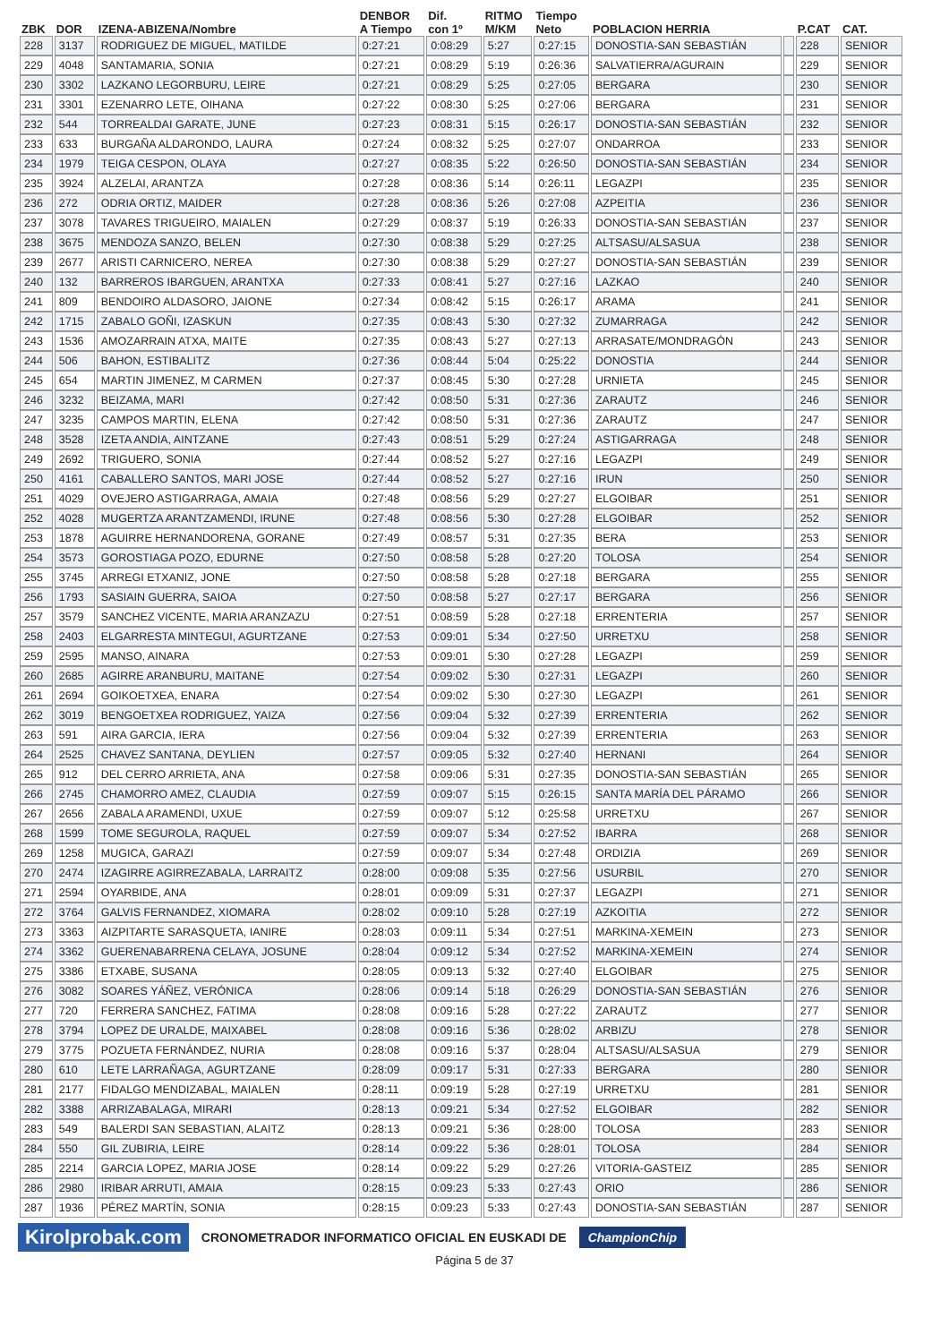| ZBK | DOR | IZENA-ABIZENA/Nombre | DENBOR A Tiempo | Dif. con 1º | RITMO M/KM | Tiempo Neto | POBLACION HERRIA | | P.CAT | CAT. |
| --- | --- | --- | --- | --- | --- | --- | --- | --- | --- | --- |
| 228 | 3137 | RODRIGUEZ DE MIGUEL, MATILDE | 0:27:21 | 0:08:29 | 5:27 | 0:27:15 | DONOSTIA-SAN SEBASTIÁN | | 228 | SENIOR |
| 229 | 4048 | SANTAMARIA, SONIA | 0:27:21 | 0:08:29 | 5:19 | 0:26:36 | SALVATIERRA/AGURAIN | | 229 | SENIOR |
| 230 | 3302 | LAZKANO LEGORBURU, LEIRE | 0:27:21 | 0:08:29 | 5:25 | 0:27:05 | BERGARA | | 230 | SENIOR |
| 231 | 3301 | EZENARRO LETE, OIHANA | 0:27:22 | 0:08:30 | 5:25 | 0:27:06 | BERGARA | | 231 | SENIOR |
| 232 | 544 | TORREALDAI GARATE, JUNE | 0:27:23 | 0:08:31 | 5:15 | 0:26:17 | DONOSTIA-SAN SEBASTIÁN | | 232 | SENIOR |
| 233 | 633 | BURGAÑA ALDARONDO, LAURA | 0:27:24 | 0:08:32 | 5:25 | 0:27:07 | ONDARROA | | 233 | SENIOR |
| 234 | 1979 | TEIGA CESPON, OLAYA | 0:27:27 | 0:08:35 | 5:22 | 0:26:50 | DONOSTIA-SAN SEBASTIÁN | | 234 | SENIOR |
| 235 | 3924 | ALZELAI, ARANTZA | 0:27:28 | 0:08:36 | 5:14 | 0:26:11 | LEGAZPI | | 235 | SENIOR |
| 236 | 272 | ODRIA ORTIZ, MAIDER | 0:27:28 | 0:08:36 | 5:26 | 0:27:08 | AZPEITIA | | 236 | SENIOR |
| 237 | 3078 | TAVARES TRIGUEIRO, MAIALEN | 0:27:29 | 0:08:37 | 5:19 | 0:26:33 | DONOSTIA-SAN SEBASTIÁN | | 237 | SENIOR |
| 238 | 3675 | MENDOZA SANZO, BELEN | 0:27:30 | 0:08:38 | 5:29 | 0:27:25 | ALTSASU/ALSASUA | | 238 | SENIOR |
| 239 | 2677 | ARISTI CARNICERO, NEREA | 0:27:30 | 0:08:38 | 5:29 | 0:27:27 | DONOSTIA-SAN SEBASTIÁN | | 239 | SENIOR |
| 240 | 132 | BARREROS IBARGUEN, ARANTXA | 0:27:33 | 0:08:41 | 5:27 | 0:27:16 | LAZKAO | | 240 | SENIOR |
| 241 | 809 | BENDOIRO ALDASORO, JAIONE | 0:27:34 | 0:08:42 | 5:15 | 0:26:17 | ARAMA | | 241 | SENIOR |
| 242 | 1715 | ZABALO GOÑI, IZASKUN | 0:27:35 | 0:08:43 | 5:30 | 0:27:32 | ZUMARRAGA | | 242 | SENIOR |
| 243 | 1536 | AMOZARRAIN ATXA, MAITE | 0:27:35 | 0:08:43 | 5:27 | 0:27:13 | ARRASATE/MONDRAGÓN | | 243 | SENIOR |
| 244 | 506 | BAHON, ESTIBALITZ | 0:27:36 | 0:08:44 | 5:04 | 0:25:22 | DONOSTIA | | 244 | SENIOR |
| 245 | 654 | MARTIN JIMENEZ, M CARMEN | 0:27:37 | 0:08:45 | 5:30 | 0:27:28 | URNIETA | | 245 | SENIOR |
| 246 | 3232 | BEIZAMA, MARI | 0:27:42 | 0:08:50 | 5:31 | 0:27:36 | ZARAUTZ | | 246 | SENIOR |
| 247 | 3235 | CAMPOS MARTIN, ELENA | 0:27:42 | 0:08:50 | 5:31 | 0:27:36 | ZARAUTZ | | 247 | SENIOR |
| 248 | 3528 | IZETA ANDIA, AINTZANE | 0:27:43 | 0:08:51 | 5:29 | 0:27:24 | ASTIGARRAGA | | 248 | SENIOR |
| 249 | 2692 | TRIGUERO, SONIA | 0:27:44 | 0:08:52 | 5:27 | 0:27:16 | LEGAZPI | | 249 | SENIOR |
| 250 | 4161 | CABALLERO SANTOS, MARI JOSE | 0:27:44 | 0:08:52 | 5:27 | 0:27:16 | IRUN | | 250 | SENIOR |
| 251 | 4029 | OVEJERO ASTIGARRAGA, AMAIA | 0:27:48 | 0:08:56 | 5:29 | 0:27:27 | ELGOIBAR | | 251 | SENIOR |
| 252 | 4028 | MUGERTZA ARANTZAMENDI, IRUNE | 0:27:48 | 0:08:56 | 5:30 | 0:27:28 | ELGOIBAR | | 252 | SENIOR |
| 253 | 1878 | AGUIRRE HERNANDORENA, GORANE | 0:27:49 | 0:08:57 | 5:31 | 0:27:35 | BERA | | 253 | SENIOR |
| 254 | 3573 | GOROSTIAGA POZO, EDURNE | 0:27:50 | 0:08:58 | 5:28 | 0:27:20 | TOLOSA | | 254 | SENIOR |
| 255 | 3745 | ARREGI ETXANIZ, JONE | 0:27:50 | 0:08:58 | 5:28 | 0:27:18 | BERGARA | | 255 | SENIOR |
| 256 | 1793 | SASIAIN GUERRA, SAIOA | 0:27:50 | 0:08:58 | 5:27 | 0:27:17 | BERGARA | | 256 | SENIOR |
| 257 | 3579 | SANCHEZ VICENTE, MARIA ARANZAZU | 0:27:51 | 0:08:59 | 5:28 | 0:27:18 | ERRENTERIA | | 257 | SENIOR |
| 258 | 2403 | ELGARRESTA MINTEGUI, AGURTZANE | 0:27:53 | 0:09:01 | 5:34 | 0:27:50 | URRETXU | | 258 | SENIOR |
| 259 | 2595 | MANSO, AINARA | 0:27:53 | 0:09:01 | 5:30 | 0:27:28 | LEGAZPI | | 259 | SENIOR |
| 260 | 2685 | AGIRRE ARANBURU, MAITANE | 0:27:54 | 0:09:02 | 5:30 | 0:27:31 | LEGAZPI | | 260 | SENIOR |
| 261 | 2694 | GOIKOETXEA, ENARA | 0:27:54 | 0:09:02 | 5:30 | 0:27:30 | LEGAZPI | | 261 | SENIOR |
| 262 | 3019 | BENGOETXEA RODRIGUEZ, YAIZA | 0:27:56 | 0:09:04 | 5:32 | 0:27:39 | ERRENTERIA | | 262 | SENIOR |
| 263 | 591 | AIRA GARCIA, IERA | 0:27:56 | 0:09:04 | 5:32 | 0:27:39 | ERRENTERIA | | 263 | SENIOR |
| 264 | 2525 | CHAVEZ SANTANA, DEYLIEN | 0:27:57 | 0:09:05 | 5:32 | 0:27:40 | HERNANI | | 264 | SENIOR |
| 265 | 912 | DEL CERRO ARRIETA, ANA | 0:27:58 | 0:09:06 | 5:31 | 0:27:35 | DONOSTIA-SAN SEBASTIÁN | | 265 | SENIOR |
| 266 | 2745 | CHAMORRO AMEZ, CLAUDIA | 0:27:59 | 0:09:07 | 5:15 | 0:26:15 | SANTA MARÍA DEL PÁRAMO | | 266 | SENIOR |
| 267 | 2656 | ZABALA ARAMENDI, UXUE | 0:27:59 | 0:09:07 | 5:12 | 0:25:58 | URRETXU | | 267 | SENIOR |
| 268 | 1599 | TOME SEGUROLA, RAQUEL | 0:27:59 | 0:09:07 | 5:34 | 0:27:52 | IBARRA | | 268 | SENIOR |
| 269 | 1258 | MUGICA, GARAZI | 0:27:59 | 0:09:07 | 5:34 | 0:27:48 | ORDIZIA | | 269 | SENIOR |
| 270 | 2474 | IZAGIRRE AGIRREZABALA, LARRAITZ | 0:28:00 | 0:09:08 | 5:35 | 0:27:56 | USURBIL | | 270 | SENIOR |
| 271 | 2594 | OYARBIDE, ANA | 0:28:01 | 0:09:09 | 5:31 | 0:27:37 | LEGAZPI | | 271 | SENIOR |
| 272 | 3764 | GALVIS FERNANDEZ, XIOMARA | 0:28:02 | 0:09:10 | 5:28 | 0:27:19 | AZKOITIA | | 272 | SENIOR |
| 273 | 3363 | AIZPITARTE SARASQUETA, IANIRE | 0:28:03 | 0:09:11 | 5:34 | 0:27:51 | MARKINA-XEMEIN | | 273 | SENIOR |
| 274 | 3362 | GUERENABARRENA CELAYA, JOSUNE | 0:28:04 | 0:09:12 | 5:34 | 0:27:52 | MARKINA-XEMEIN | | 274 | SENIOR |
| 275 | 3386 | ETXABE, SUSANA | 0:28:05 | 0:09:13 | 5:32 | 0:27:40 | ELGOIBAR | | 275 | SENIOR |
| 276 | 3082 | SOARES YÁÑEZ, VERÓNICA | 0:28:06 | 0:09:14 | 5:18 | 0:26:29 | DONOSTIA-SAN SEBASTIÁN | | 276 | SENIOR |
| 277 | 720 | FERRERA SANCHEZ, FATIMA | 0:28:08 | 0:09:16 | 5:28 | 0:27:22 | ZARAUTZ | | 277 | SENIOR |
| 278 | 3794 | LOPEZ DE URALDE, MAIXABEL | 0:28:08 | 0:09:16 | 5:36 | 0:28:02 | ARBIZU | | 278 | SENIOR |
| 279 | 3775 | POZUETA FERNÁNDEZ, NURIA | 0:28:08 | 0:09:16 | 5:37 | 0:28:04 | ALTSASU/ALSASUA | | 279 | SENIOR |
| 280 | 610 | LETE LARRAÑAGA, AGURTZANE | 0:28:09 | 0:09:17 | 5:31 | 0:27:33 | BERGARA | | 280 | SENIOR |
| 281 | 2177 | FIDALGO MENDIZABAL, MAIALEN | 0:28:11 | 0:09:19 | 5:28 | 0:27:19 | URRETXU | | 281 | SENIOR |
| 282 | 3388 | ARRIZABALAGA, MIRARI | 0:28:13 | 0:09:21 | 5:34 | 0:27:52 | ELGOIBAR | | 282 | SENIOR |
| 283 | 549 | BALERDI SAN SEBASTIAN, ALAITZ | 0:28:13 | 0:09:21 | 5:36 | 0:28:00 | TOLOSA | | 283 | SENIOR |
| 284 | 550 | GIL ZUBIRIA, LEIRE | 0:28:14 | 0:09:22 | 5:36 | 0:28:01 | TOLOSA | | 284 | SENIOR |
| 285 | 2214 | GARCIA LOPEZ, MARIA JOSE | 0:28:14 | 0:09:22 | 5:29 | 0:27:26 | VITORIA-GASTEIZ | | 285 | SENIOR |
| 286 | 2980 | IRIBAR ARRUTI, AMAIA | 0:28:15 | 0:09:23 | 5:33 | 0:27:43 | ORIO | | 286 | SENIOR |
| 287 | 1936 | PÉREZ MARTÍN, SONIA | 0:28:15 | 0:09:23 | 5:33 | 0:27:43 | DONOSTIA-SAN SEBASTIÁN | | 287 | SENIOR |
Kirolprobak.com CRONOMETRADOR INFORMATICO OFICIAL EN EUSKADI DE ChampionChip
Página 5 de 37